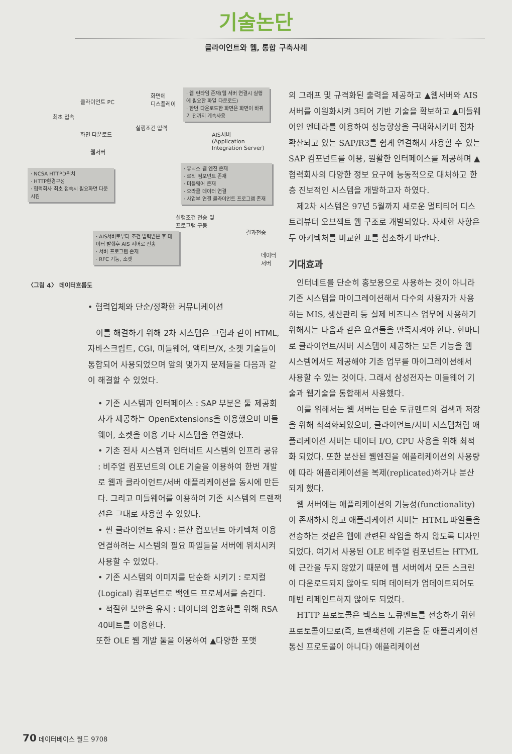기술논단
클라이언트와 웹, 통합 구축사례
클라이언트 PC
화면에
디스플레이
최초 접속
화면 다운로드
실행조건 입력
웹서버
AIS서버
(Application
Integration Server)
· 웹 런타임 존재(웹 서버 연결시 실행에 필요한 파일 다운로드)
· 한번 다운로드한 화면은 화면이 바뀌기 전까지 계속사용
· NCSA HTTPD위치
· HTTP환경구성
· 협력회사 최초 접속시 필요화면 다운시킴
· 유닉스 웹 엔진 존재
· 로직 컴포넌트 존재
· 미들웨어 존재
· 오라클 데이터 연결
· 사업부 연결 클라이언트 프로그램 존재
실행조건 전송 및
프로그램 구동
결과전송
· AIS서버로부터 조건 입력받은 후 데이터 발췌후 AIS 서버로 전송
· 서버 프로그램 존재
· RFC 기능, 소켓
데이터
서버
〈그림 4〉 데이터흐름도
• 협력업체와 단순/정확한 커뮤니케이션
이를 해결하기 위해 2차 시스템은 그림과 같이 HTML, 자바스크립트, CGI, 미들웨어, 액티브/X, 소켓 기술들이 통합되어 사용되었으며 앞의 몇가지 문제들을 다음과 같이 해결할 수 있었다.
• 기존 시스템과 인터페이스 : SAP 부분은 툴 제공회사가 제공하는 OpenExtensions을 이용했으며 미들웨어, 소켓을 이용 기타 시스템을 연결했다.
• 기존 전사 시스템과 인터네트 시스템의 인프라 공유 : 비주얼 컴포넌트의 OLE 기술을 이용하여 한번 개발로 웹과 클라이언트/서버 애플리케이션을 동시에 만든다. 그리고 미들웨어를 이용하여 기존 시스템의 트랜잭션은 그대로 사용할 수 있었다.
• 씬 클라이언트 유지 : 분산 컴포넌트 아키텍처 이용 연결하려는 시스템의 필요 파일들을 서버에 위치시켜 사용할 수 있었다.
• 기존 시스템의 이미지를 단순화 시키기 : 로지컬(Logical) 컴포넌트로 백엔드 프로세서를 숨긴다.
• 적절한 보안을 유지 : 데이터의 암호화를 위해 RSA 40비트를 이용한다.
또한 OLE 웹 개발 툴을 이용하여 ▲다양한 포맷
의 그래프 및 규격화된 출력을 제공하고 ▲웹서버와 AIS서버를 이원화시켜 3티어 기반 기술을 확보하고 ▲미들웨어인 엔테라를 이용하여 성능향상을 극대화시키며 점차 확산되고 있는 SAP/R3를 쉽게 연결해서 사용할 수 있는 SAP 컴포넌트를 이용, 원활한 인터페이스를 제공하며 ▲협력회사의 다양한 정보 요구에 능동적으로 대처하고 한층 진보적인 시스템을 개발하고자 하였다.
제2차 시스템은 97년 5월까지 새로운 멀티티어 디스트리뷰터 오브젝트 웹 구조로 개발되었다. 자세한 사항은 두 아키텍처를 비교한 표를 참조하기 바란다.
기대효과
인터네트를 단순히 홍보용으로 사용하는 것이 아니라 기존 시스템을 마이그레이션해서 다수의 사용자가 사용하는 MIS, 생산관리 등 실제 비즈니스 업무에 사용하기 위해서는 다음과 같은 요건들을 만족시켜야 한다. 한마디로 클라이언트/서버 시스템이 제공하는 모든 기능을 웹 시스템에서도 제공해야 기존 업무를 마이그레이션해서 사용할 수 있는 것이다. 그래서 삼성전자는 미들웨어 기술과 웹기술을 통합해서 사용했다.
이를 위해서는 웹 서버는 단순 도큐멘트의 검색과 저장을 위해 최적화되었으며, 클라이언트/서버 시스템처럼 애플리케이션 서버는 데이터 I/O, CPU 사용을 위해 최적화 되었다. 또한 분산된 웹엔진을 애플리케이션의 사용량에 따라 애플리케이션을 복제(replicated)하거나 분산되게 했다.
웹 서버에는 애플리케이션의 기능성(functionality)이 존재하지 않고 애플리케이션 서버는 HTML 파일들을 전송하는 것같은 웹에 관련된 작업을 하지 않도록 디자인되었다. 여기서 사용된 OLE 비주얼 컴포넌트는 HTML에 근간을 두지 않았기 때문에 웹 서버에서 모든 스크린이 다운로드되지 않아도 되며 데이터가 업데이트되어도 매번 리페인트하지 않아도 되었다.
HTTP 프로토콜은 텍스트 도큐멘트를 전송하기 위한 프로토콜이므로(즉, 트랜잭션에 기본을 둔 애플리케이션 통신 프로토콜이 아니다) 애플리케이션
70 데이터베이스 월드 9708